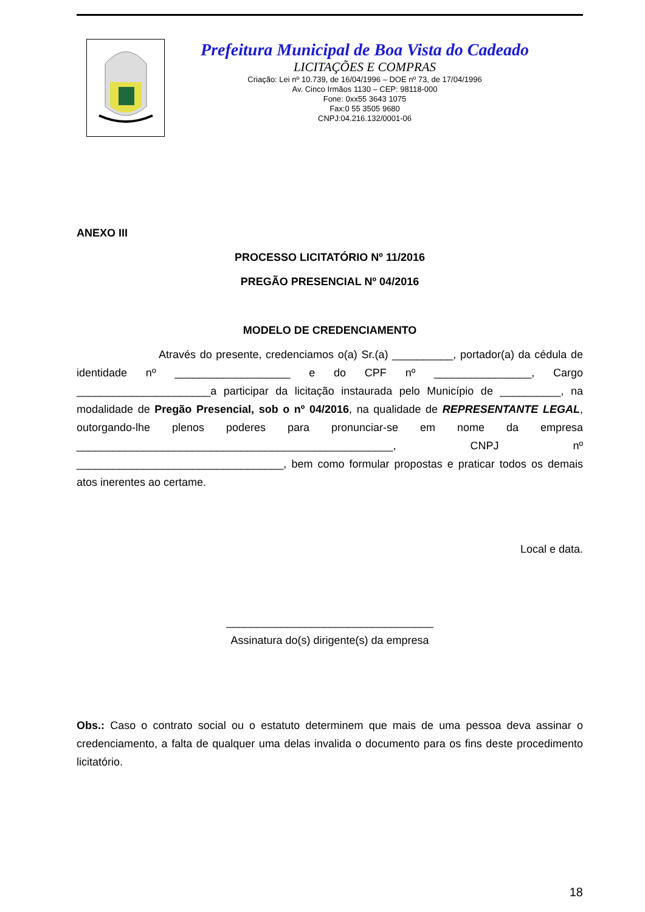Prefeitura Municipal de Boa Vista do Cadeado
LICITAÇÕES E COMPRAS
Criação: Lei nº 10.739, de 16/04/1996 – DOE nº 73, de 17/04/1996
Av. Cinco Irmãos 1130 – CEP: 98118-000
Fone: 0xx55 3643 1075
Fax:0 55 3505 9680
CNPJ:04.216.132/0001-06
ANEXO III
PROCESSO LICITATÓRIO Nº 11/2016
PREGÃO PRESENCIAL Nº 04/2016
MODELO DE CREDENCIAMENTO
Através do presente, credenciamos o(a) Sr.(a) __________, portador(a) da cédula de identidade nº ___________________ e do CPF nº ________________, Cargo ______________________a participar da licitação instaurada pelo Município de __________, na modalidade de Pregão Presencial, sob o nº 04/2016, na qualidade de REPRESENTANTE LEGAL, outorgando-lhe plenos poderes para pronunciar-se em nome da empresa ____________________________________________________, CNPJ nº __________________________________, bem como formular propostas e praticar todos os demais atos inerentes ao certame.
Local e data.
__________________________________
Assinatura do(s) dirigente(s) da empresa
Obs.: Caso o contrato social ou o estatuto determinem que mais de uma pessoa deva assinar o credenciamento, a falta de qualquer uma delas invalida o documento para os fins deste procedimento licitatório.
18